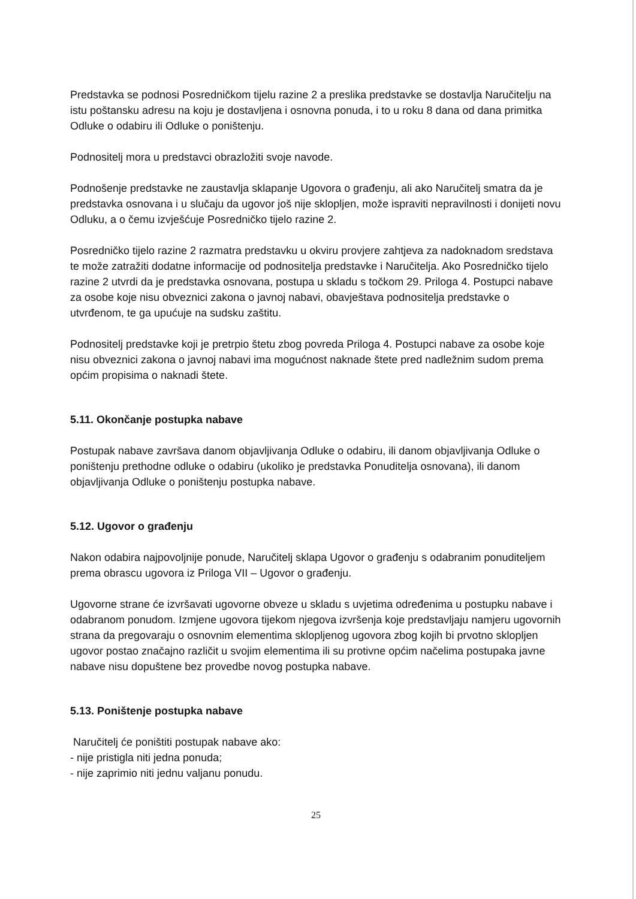Predstavka se podnosi Posredničkom tijelu razine 2 a preslika predstavke se dostavlja Naručitelju na
istu poštansku adresu na koju je dostavljena i osnovna ponuda, i to u roku 8 dana od dana primitka Odluke o odabiru ili Odluke o poništenju.
Podnositelj mora u predstavci obrazložiti svoje navode.
Podnošenje predstavke ne zaustavlja sklapanje Ugovora o građenju, ali ako Naručitelj smatra da je predstavka osnovana i u slučaju da ugovor još nije sklopljen, može ispraviti nepravilnosti i donijeti novu Odluku, a o čemu izvješćuje Posredničko tijelo razine 2.
Posredničko tijelo razine 2 razmatra predstavku u okviru provjere zahtjeva za nadoknadom sredstava te može zatražiti dodatne informacije od podnositelja predstavke i Naručitelja. Ako Posredničko tijelo razine 2 utvrdi da je predstavka osnovana, postupa u skladu s točkom 29. Priloga 4. Postupci nabave za osobe koje nisu obveznici zakona o javnoj nabavi, obavještava podnositelja predstavke o utvrđenom, te ga upućuje na sudsku zaštitu.
Podnositelj predstavke koji je pretrpio štetu zbog povreda Priloga 4. Postupci nabave za osobe koje nisu obveznici zakona o javnoj nabavi ima mogućnost naknade štete pred nadležnim sudom prema općim propisima o naknadi štete.
5.11. Okončanje postupka nabave
Postupak nabave završava danom objavljivanja Odluke o odabiru, ili danom objavljivanja Odluke o poništenju prethodne odluke o odabiru (ukoliko je predstavka Ponuditelja osnovana), ili danom objavljivanja Odluke o poništenju postupka nabave.
5.12. Ugovor o građenju
Nakon odabira najpovoljnije ponude, Naručitelj sklapa Ugovor o građenju s odabranim ponuditeljem prema obrascu ugovora iz Priloga VII – Ugovor o građenju.
Ugovorne strane će izvršavati ugovorne obveze u skladu s uvjetima određenima u postupku nabave i odabranom ponudom. Izmjene ugovora tijekom njegova izvršenja koje predstavljaju namjeru ugovornih strana da pregovaraju o osnovnim elementima sklopljenog ugovora zbog kojih bi prvotno sklopljen ugovor postao značajno različit u svojim elementima ili su protivne općim načelima postupaka javne nabave nisu dopuštene bez provedbe novog postupka nabave.
5.13. Poništenje postupka nabave
Naručitelj će poništiti postupak nabave ako:
- nije pristigla niti jedna ponuda;
- nije zaprimio niti jednu valjanu ponudu.
25